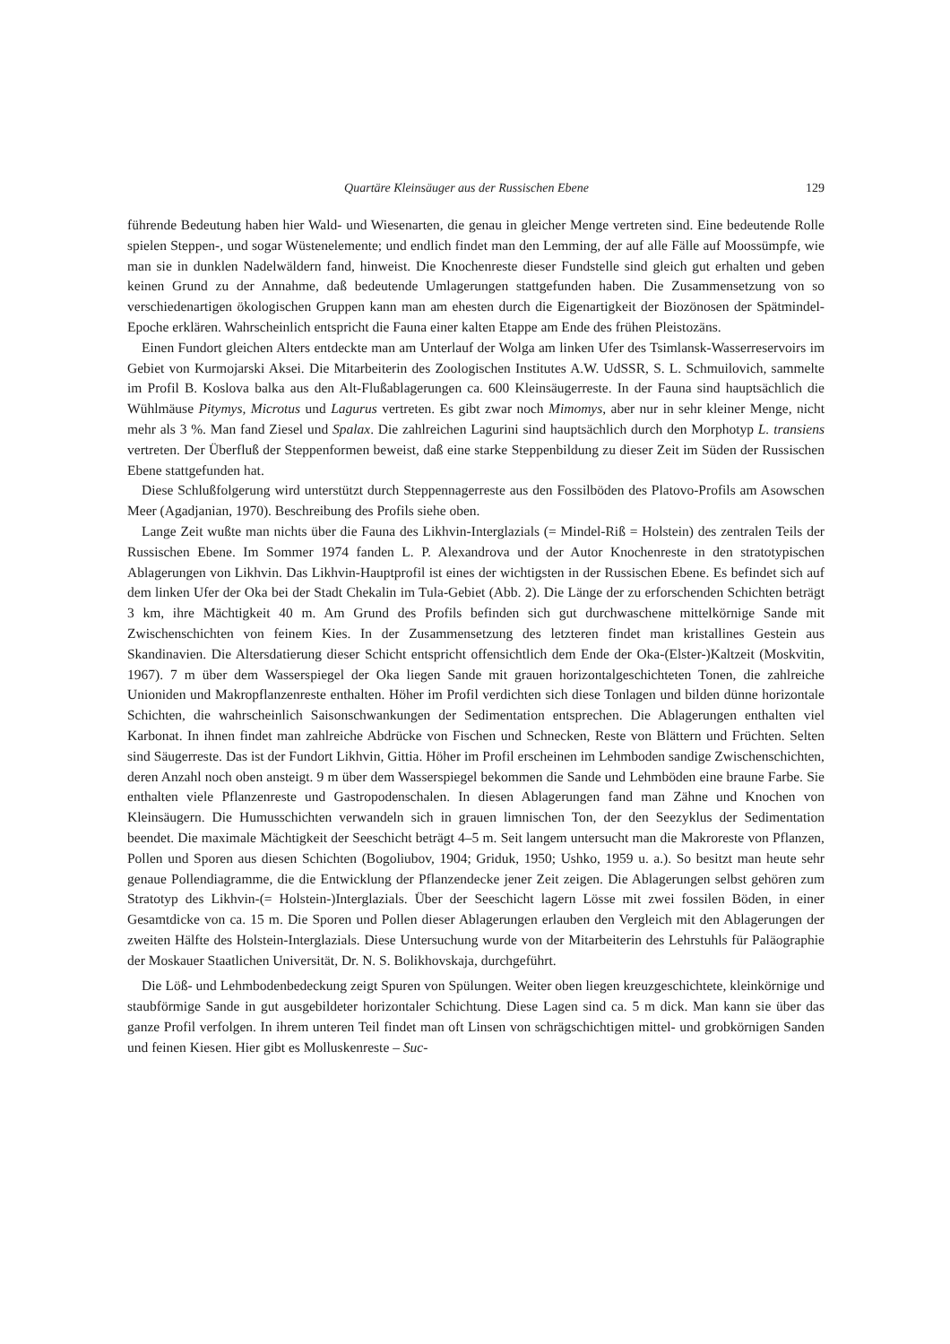Quartäre Kleinsäuger aus der Russischen Ebene 129
führende Bedeutung haben hier Wald- und Wiesenarten, die genau in gleicher Menge vertreten sind. Eine bedeutende Rolle spielen Steppen-, und sogar Wüstenelemente; und endlich findet man den Lemming, der auf alle Fälle auf Moossümpfe, wie man sie in dunklen Nadelwäldern fand, hinweist. Die Knochenreste dieser Fundstelle sind gleich gut erhalten und geben keinen Grund zu der Annahme, daß bedeutende Umlagerungen stattgefunden haben. Die Zusammensetzung von so verschiedenartigen ökologischen Gruppen kann man am ehesten durch die Eigenartigkeit der Biozönosen der Spätmindel-Epoche erklären. Wahrscheinlich entspricht die Fauna einer kalten Etappe am Ende des frühen Pleistozäns.
Einen Fundort gleichen Alters entdeckte man am Unterlauf der Wolga am linken Ufer des Tsimlansk-Wasserreservoirs im Gebiet von Kurmojarski Aksei. Die Mitarbeiterin des Zoologischen Institutes A.W. UdSSR, S. L. Schmuilovich, sammelte im Profil B. Koslova balka aus den Alt-Flußablagerungen ca. 600 Kleinsäugerreste. In der Fauna sind hauptsächlich die Wühlmäuse Pitymys, Microtus und Lagurus vertreten. Es gibt zwar noch Mimomys, aber nur in sehr kleiner Menge, nicht mehr als 3 %. Man fand Ziesel und Spalax. Die zahlreichen Lagurini sind hauptsächlich durch den Morphotyp L. transiens vertreten. Der Überfluß der Steppenformen beweist, daß eine starke Steppenbildung zu dieser Zeit im Süden der Russischen Ebene stattgefunden hat.
Diese Schlußfolgerung wird unterstützt durch Steppennagerreste aus den Fossilböden des Platovo-Profils am Asowschen Meer (Agadjanian, 1970). Beschreibung des Profils siehe oben.
Lange Zeit wußte man nichts über die Fauna des Likhvin-Interglazials (= Mindel-Riß = Holstein) des zentralen Teils der Russischen Ebene. Im Sommer 1974 fanden L. P. Alexandrova und der Autor Knochenreste in den stratotypischen Ablagerungen von Likhvin. Das Likhvin-Hauptprofil ist eines der wichtigsten in der Russischen Ebene. Es befindet sich auf dem linken Ufer der Oka bei der Stadt Chekalin im Tula-Gebiet (Abb. 2). Die Länge der zu erforschenden Schichten beträgt 3 km, ihre Mächtigkeit 40 m. Am Grund des Profils befinden sich gut durchwaschene mittelkörnige Sande mit Zwischenschichten von feinem Kies. In der Zusammensetzung des letzteren findet man kristallines Gestein aus Skandinavien. Die Altersdatierung dieser Schicht entspricht offensichtlich dem Ende der Oka-(Elster-)Kaltzeit (Moskvitin, 1967). 7 m über dem Wasserspiegel der Oka liegen Sande mit grauen horizontalgeschichteten Tonen, die zahlreiche Unioniden und Makropflanzenreste enthalten. Höher im Profil verdichten sich diese Tonlagen und bilden dünne horizontale Schichten, die wahrscheinlich Saisonschwankungen der Sedimentation entsprechen. Die Ablagerungen enthalten viel Karbonat. In ihnen findet man zahlreiche Abdrücke von Fischen und Schnecken, Reste von Blättern und Früchten. Selten sind Säugerreste. Das ist der Fundort Likhvin, Gittia. Höher im Profil erscheinen im Lehmboden sandige Zwischenschichten, deren Anzahl noch oben ansteigt. 9 m über dem Wasserspiegel bekommen die Sande und Lehmböden eine braune Farbe. Sie enthalten viele Pflanzenreste und Gastropodenschalen. In diesen Ablagerungen fand man Zähne und Knochen von Kleinsäugern. Die Humusschichten verwandeln sich in grauen limnischen Ton, der den Seezyklus der Sedimentation beendet. Die maximale Mächtigkeit der Seeschicht beträgt 4–5 m. Seit langem untersucht man die Makroreste von Pflanzen, Pollen und Sporen aus diesen Schichten (Bogoliubov, 1904; Griduk, 1950; Ushko, 1959 u. a.). So besitzt man heute sehr genaue Pollendiagramme, die die Entwicklung der Pflanzendecke jener Zeit zeigen. Die Ablagerungen selbst gehören zum Stratotyp des Likhvin-(= Holstein-)Interglazials. Über der Seeschicht lagern Lösse mit zwei fossilen Böden, in einer Gesamtdicke von ca. 15 m. Die Sporen und Pollen dieser Ablagerungen erlauben den Vergleich mit den Ablagerungen der zweiten Hälfte des Holstein-Interglazials. Diese Untersuchung wurde von der Mitarbeiterin des Lehrstuhls für Paläographie der Moskauer Staatlichen Universität, Dr. N. S. Bolikhovskaja, durchgeführt.
Die Löß- und Lehmbodenbedeckung zeigt Spuren von Spülungen. Weiter oben liegen kreuzgeschichtete, kleinkörnige und staubförmige Sande in gut ausgebildeter horizontaler Schichtung. Diese Lagen sind ca. 5 m dick. Man kann sie über das ganze Profil verfolgen. In ihrem unteren Teil findet man oft Linsen von schrägschichtigen mittel- und grobkörnigen Sanden und feinen Kiesen. Hier gibt es Molluskenreste – Suc-